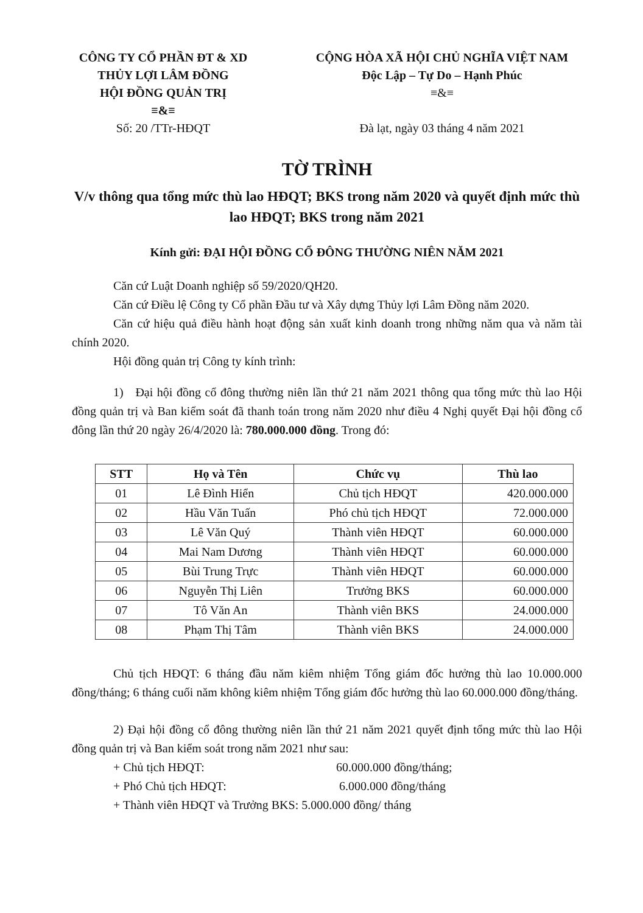CÔNG TY CỔ PHẦN ĐT & XD
THỦY LỢI LÂM ĐỒNG
HỘI ĐỒNG QUẢN TRỊ
≡&≡
Số: 20 /TTr-HĐQT
CỘNG HÒA XÃ HỘI CHỦ NGHĨA VIỆT NAM
Độc Lập – Tự Do – Hạnh Phúc
≡&≡
Đà lạt, ngày 03 tháng 4 năm 2021
TỜ TRÌNH
V/v thông qua tổng mức thù lao HĐQT; BKS trong năm 2020 và quyết định mức thù lao HĐQT; BKS trong năm 2021
Kính gửi: ĐẠI HỘI ĐỒNG CỔ ĐÔNG THƯỜNG NIÊN NĂM 2021
Căn cứ Luật Doanh nghiệp số 59/2020/QH20.
Căn cứ Điều lệ Công ty Cổ phần Đầu tư và Xây dựng Thủy lợi Lâm Đồng năm 2020.
Căn cứ hiệu quả điều hành hoạt động sản xuất kinh doanh trong những năm qua và năm tài chính 2020.
Hội đồng quản trị Công ty kính trình:
1) Đại hội đồng cổ đông thường niên lần thứ 21 năm 2021 thông qua tổng mức thù lao Hội đồng quản trị và Ban kiểm soát đã thanh toán trong năm 2020 như điều 4 Nghị quyết Đại hội đồng cổ đông lần thứ 20 ngày 26/4/2020 là: 780.000.000 đồng. Trong đó:
| STT | Họ và Tên | Chức vụ | Thù lao |
| --- | --- | --- | --- |
| 01 | Lê Đình Hiển | Chủ tịch HĐQT | 420.000.000 |
| 02 | Hầu Văn Tuấn | Phó chủ tịch HĐQT | 72.000.000 |
| 03 | Lê Văn Quý | Thành viên HĐQT | 60.000.000 |
| 04 | Mai Nam Dương | Thành viên HĐQT | 60.000.000 |
| 05 | Bùi Trung Trực | Thành viên HĐQT | 60.000.000 |
| 06 | Nguyễn Thị Liên | Trưởng BKS | 60.000.000 |
| 07 | Tô Văn An | Thành viên BKS | 24.000.000 |
| 08 | Phạm Thị Tâm | Thành viên BKS | 24.000.000 |
Chủ tịch HĐQT: 6 tháng đầu năm kiêm nhiệm Tổng giám đốc hưởng thù lao 10.000.000 đồng/tháng; 6 tháng cuối năm không kiêm nhiệm Tổng giám đốc hưởng thù lao 60.000.000 đồng/tháng.
2) Đại hội đồng cổ đông thường niên lần thứ 21 năm 2021 quyết định tổng mức thù lao Hội đồng quản trị và Ban kiểm soát trong năm 2021 như sau:
+ Chủ tịch HĐQT: 60.000.000 đồng/tháng;
+ Phó Chủ tịch HĐQT: 6.000.000 đồng/tháng
+ Thành viên HĐQT và Trưởng BKS: 5.000.000 đồng/ tháng